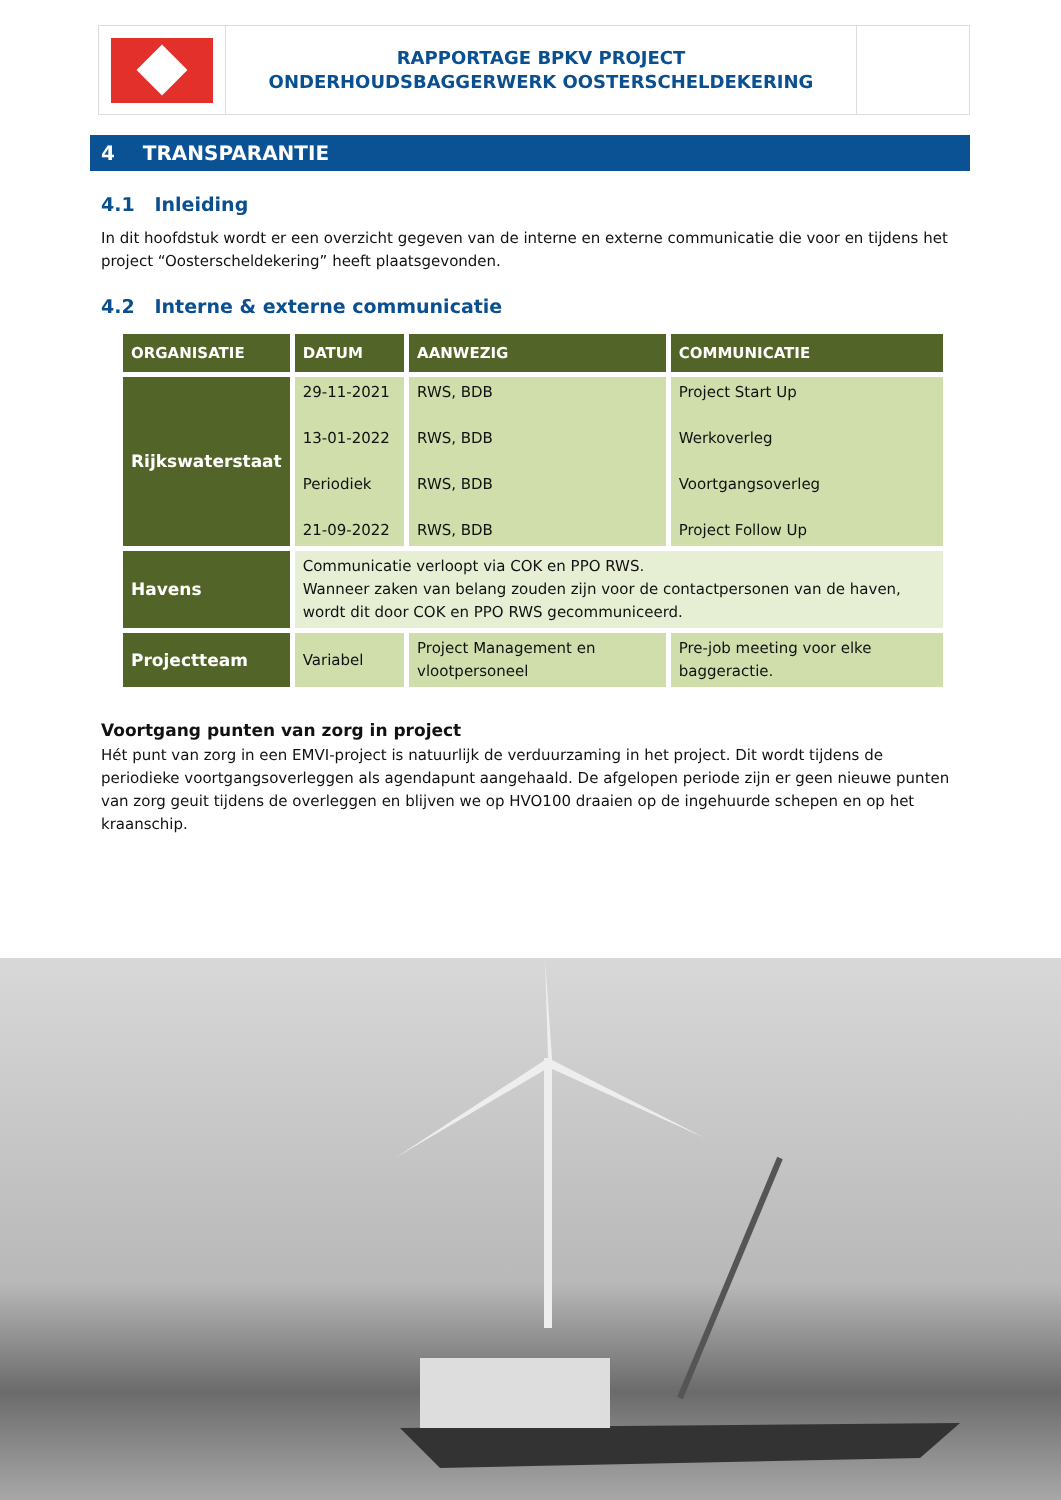RAPPORTAGE BPKV PROJECT
ONDERHOUDSBAGGERWERK OOSTERSCHELDEKERING
4 TRANSPARANTIE
4.1 Inleiding
In dit hoofdstuk wordt er een overzicht gegeven van de interne en externe communicatie die voor en tijdens het project “Oosterscheldekering” heeft plaatsgevonden.
4.2 Interne & externe communicatie
| ORGANISATIE | DATUM | AANWEZIG | COMMUNICATIE |
| --- | --- | --- | --- |
| Rijkswaterstaat | 29-11-2021 13-01-2022 Periodiek 21-09-2022 | RWS, BDB RWS, BDB RWS, BDB RWS, BDB | Project Start Up Werkoverleg Voortgangsoverleg Project Follow Up |
| Havens | Communicatie verloopt via COK en PPO RWS. Wanneer zaken van belang zouden zijn voor de contactpersonen van de haven, wordt dit door COK en PPO RWS gecommuniceerd. | | |
| Projectteam | Variabel | Project Management en vlootpersoneel | Pre-job meeting voor elke baggeractie. |
Voortgang punten van zorg in project
Hét punt van zorg in een EMVI-project is natuurlijk de verduurzaming in het project. Dit wordt tijdens de periodieke voortgangsoverleggen als agendapunt aangehaald. De afgelopen periode zijn er geen nieuwe punten van zorg geuit tijdens de overleggen en blijven we op HVO100 draaien op de ingehuurde schepen en op het kraanschip.